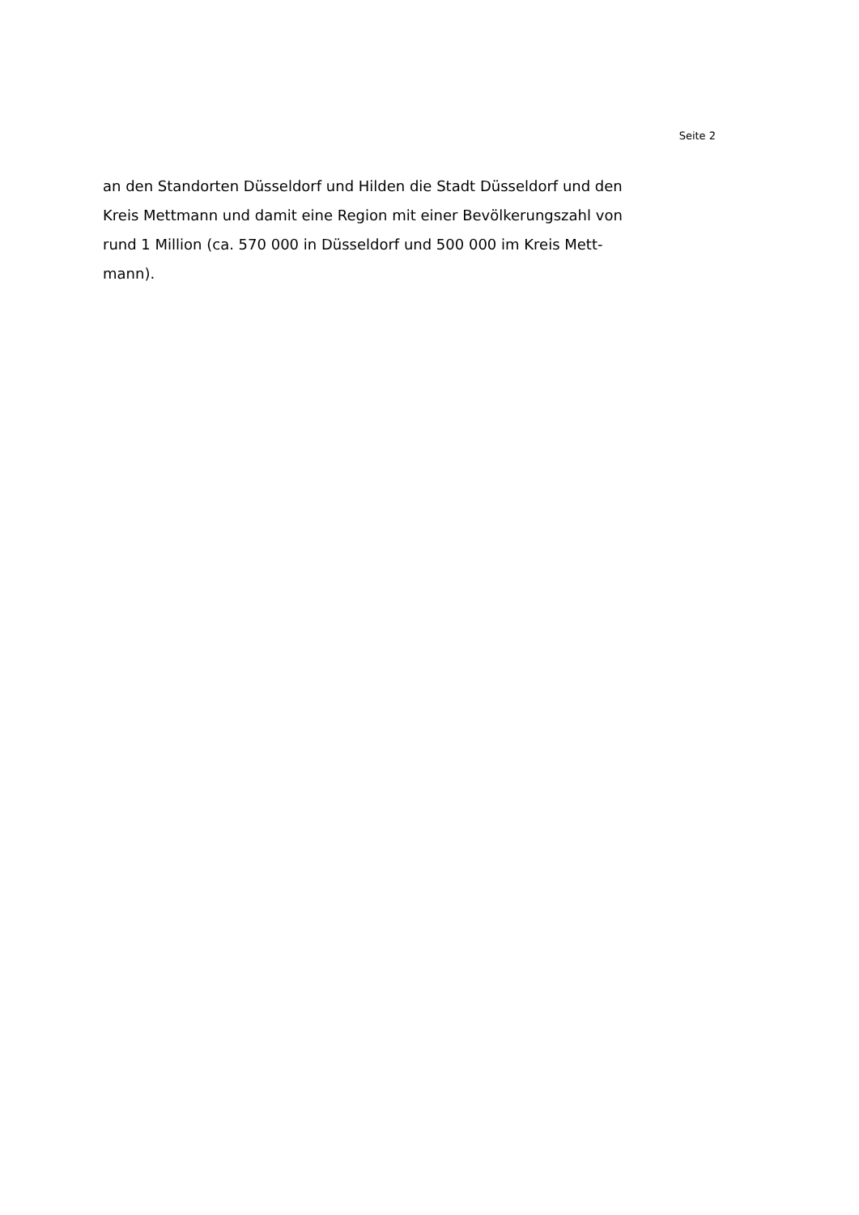Seite 2
an den Standorten Düsseldorf und Hilden die Stadt Düsseldorf und den
Kreis Mettmann und damit eine Region mit einer Bevölkerungszahl von
rund 1 Million (ca. 570 000 in Düsseldorf und 500 000 im Kreis Mett-
mann).